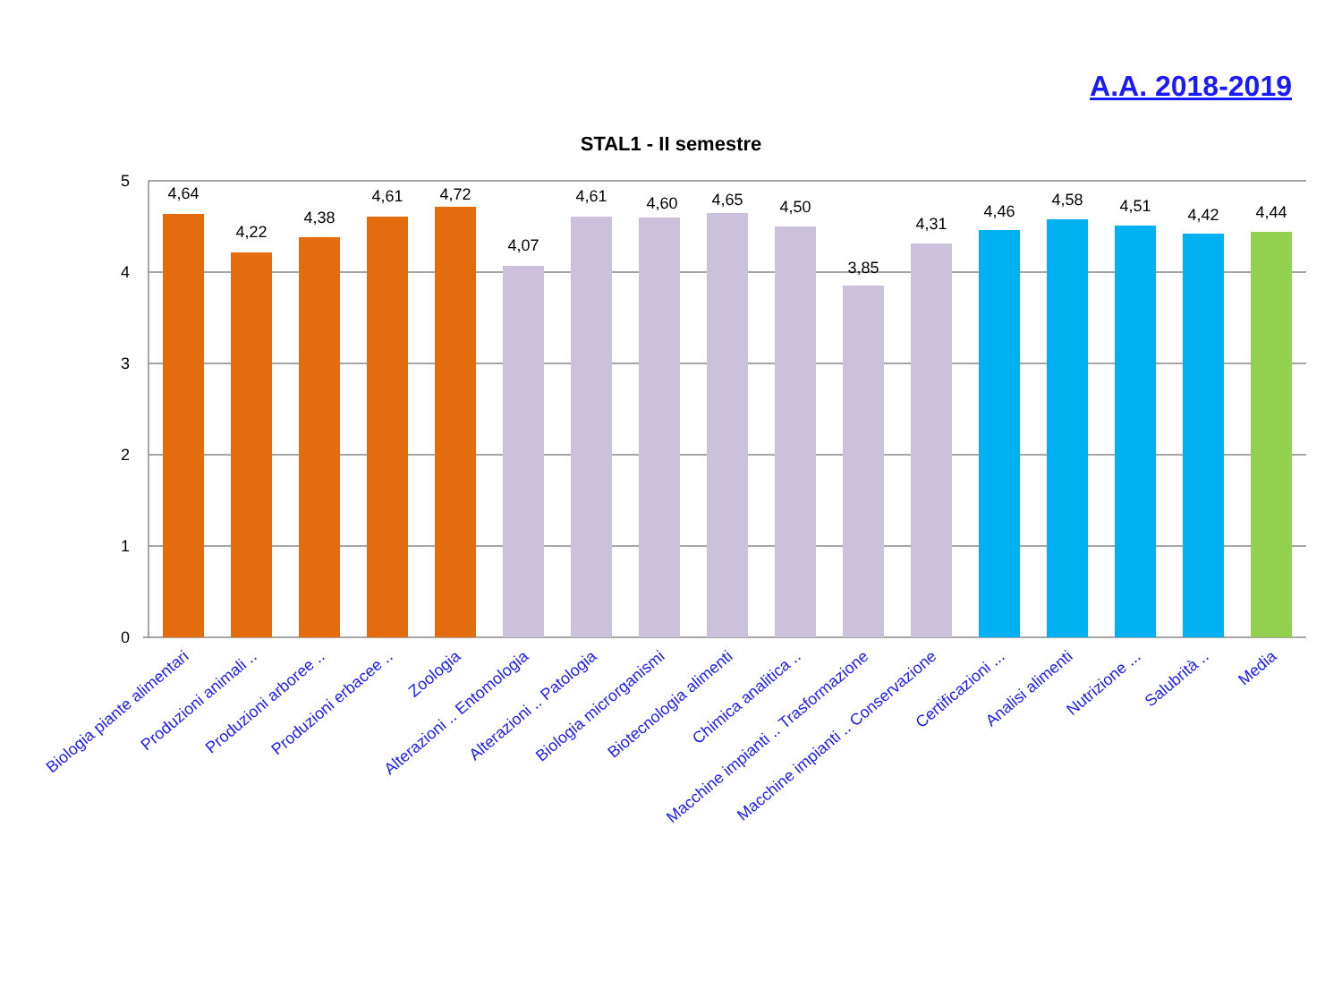A.A. 2018-2019
STAL1 - II semestre
5
4
3
2
1
0
4,64
4,22
4,38
4,61
4,72
4,07
4,61
4,60
4,65
4,50
3,85
4,31
4,46
4,58
4,51
4,42
4,44
Biologia piante alimentari
Produzioni animali ..
Produzioni arboree ..
Produzioni erbacee ..
Zoologia
Alterazioni .. Entomologia
Alterazioni .. Patologia
Biologia microrganismi
Biotecnologia alimenti
Chimica analitica ..
Macchine impianti .. Trasformazione
Macchine impianti .. Conservazione
Certificazioni ...
Analisi alimenti
Nutrizione ...
Salubrità ..
Media